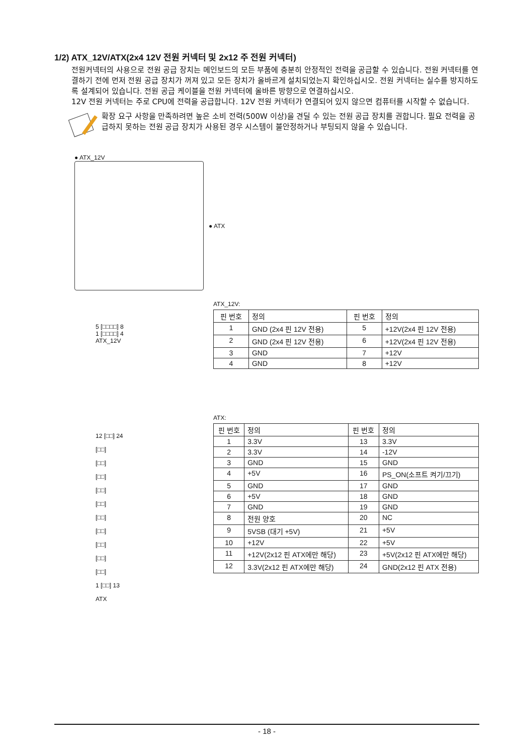1/2) ATX_12V/ATX(2x4 12V 전원 커넥터 및 2x12 주 전원 커넥터)
전원커넥터의 사용으로 전원 공급 장치는 메인보드의 모든 부품에 충분히 안정적인 전력을 공급할 수 있습니다. 전원 커넥터를 연결하기 전에 먼저 전원 공급 장치가 꺼져 있고 모든 장치가 올바르게 설치되었는지 확인하십시오. 전원 커넥터는 실수를 방지하도록 설계되어 있습니다. 전원 공급 케이블을 전원 커넥터에 올바른 방향으로 연결하십시오.
12V 전원 커넥터는 주로 CPU에 전력을 공급합니다. 12V 전원 커넥터가 연결되어 있지 않으면 컴퓨터를 시작할 수 없습니다.
확장 요구 사항을 만족하려면 높은 소비 전력(500W 이상)을 견딜 수 있는 전원 공급 장치를 권합니다. 필요 전력을 공급하지 못하는 전원 공급 장치가 사용된 경우 시스템이 불안정하거나 부팅되지 않을 수 있습니다.
● ATX_12V
● ATX
5 [□□□□] 8
1 [□□□□] 4
ATX_12V
ATX_12V:
| 핀 번호 | 정의 | 핀 번호 | 정의 |
| --- | --- | --- | --- |
| 1 | GND (2x4 핀 12V 전용) | 5 | +12V(2x4 핀 12V 전용) |
| 2 | GND (2x4 핀 12V 전용) | 6 | +12V(2x4 핀 12V 전용) |
| 3 | GND | 7 | +12V |
| 4 | GND | 8 | +12V |
12 [□□] 24
[□□]
[□□]
[□□]
[□□]
[□□]
[□□]
[□□]
[□□]
[□□]
[□□]
1 [□□] 13
ATX
ATX:
| 핀 번호 | 정의 | 핀 번호 | 정의 |
| --- | --- | --- | --- |
| 1 | 3.3V | 13 | 3.3V |
| 2 | 3.3V | 14 | -12V |
| 3 | GND | 15 | GND |
| 4 | +5V | 16 | PS_ON(소프트 켜기/끄기) |
| 5 | GND | 17 | GND |
| 6 | +5V | 18 | GND |
| 7 | GND | 19 | GND |
| 8 | 전원 양호 | 20 | NC |
| 9 | 5VSB (대기 +5V) | 21 | +5V |
| 10 | +12V | 22 | +5V |
| 11 | +12V(2x12 핀 ATX에만 해당) | 23 | +5V(2x12 핀 ATX에만 해당) |
| 12 | 3.3V(2x12 핀 ATX에만 해당) | 24 | GND(2x12 핀 ATX 전용) |
- 18 -